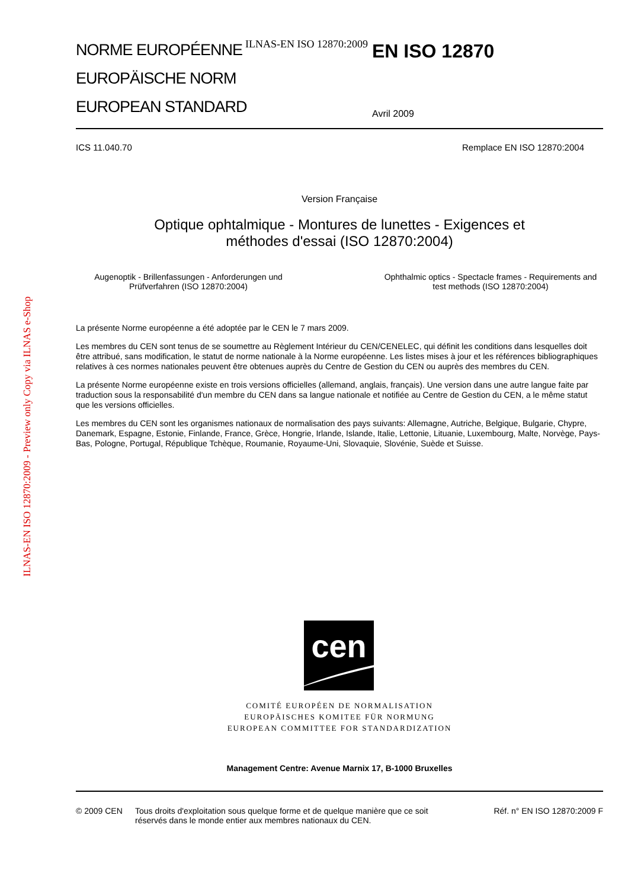ILNAS-EN ISO 12870:2009 - Preview only Copy via ILNAS e-Shop
NORME EUROPÉENNE
EUROPÄISCHE NORM
EUROPEAN STANDARD
ILNAS-EN ISO 12870:2009
EN ISO 12870
Avril 2009
ICS 11.040.70 Remplace EN ISO 12870:2004
Version Française
Optique ophtalmique - Montures de lunettes - Exigences et
méthodes d'essai (ISO 12870:2004)
Augenoptik - Brillenfassungen - Anforderungen und
Prüfverfahren (ISO 12870:2004)
Ophthalmic optics - Spectacle frames - Requirements and
test methods (ISO 12870:2004)
La présente Norme européenne a été adoptée par le CEN le 7 mars 2009.
Les membres du CEN sont tenus de se soumettre au Règlement Intérieur du CEN/CENELEC, qui définit les conditions dans lesquelles doit être attribué, sans modification, le statut de norme nationale à la Norme européenne. Les listes mises à jour et les références bibliographiques relatives à ces normes nationales peuvent être obtenues auprès du Centre de Gestion du CEN ou auprès des membres du CEN.
La présente Norme européenne existe en trois versions officielles (allemand, anglais, français). Une version dans une autre langue faite par traduction sous la responsabilité d'un membre du CEN dans sa langue nationale et notifiée au Centre de Gestion du CEN, a le même statut que les versions officielles.
Les membres du CEN sont les organismes nationaux de normalisation des pays suivants: Allemagne, Autriche, Belgique, Bulgarie, Chypre, Danemark, Espagne, Estonie, Finlande, France, Grèce, Hongrie, Irlande, Islande, Italie, Lettonie, Lituanie, Luxembourg, Malte, Norvège, Pays-Bas, Pologne, Portugal, République Tchèque, Roumanie, Royaume-Uni, Slovaquie, Slovénie, Suède et Suisse.
cen
COMITÉ EUROPÉEN DE NORMALISATION
EUROPÄISCHES KOMITEE FÜR NORMUNG
EUROPEAN COMMITTEE FOR STANDARDIZATION
Management Centre: Avenue Marnix 17, B-1000 Bruxelles
© 2009 CEN Tous droits d'exploitation sous quelque forme et de quelque manière que ce soit réservés dans le monde entier aux membres nationaux du CEN. Réf. n° EN ISO 12870:2009 F